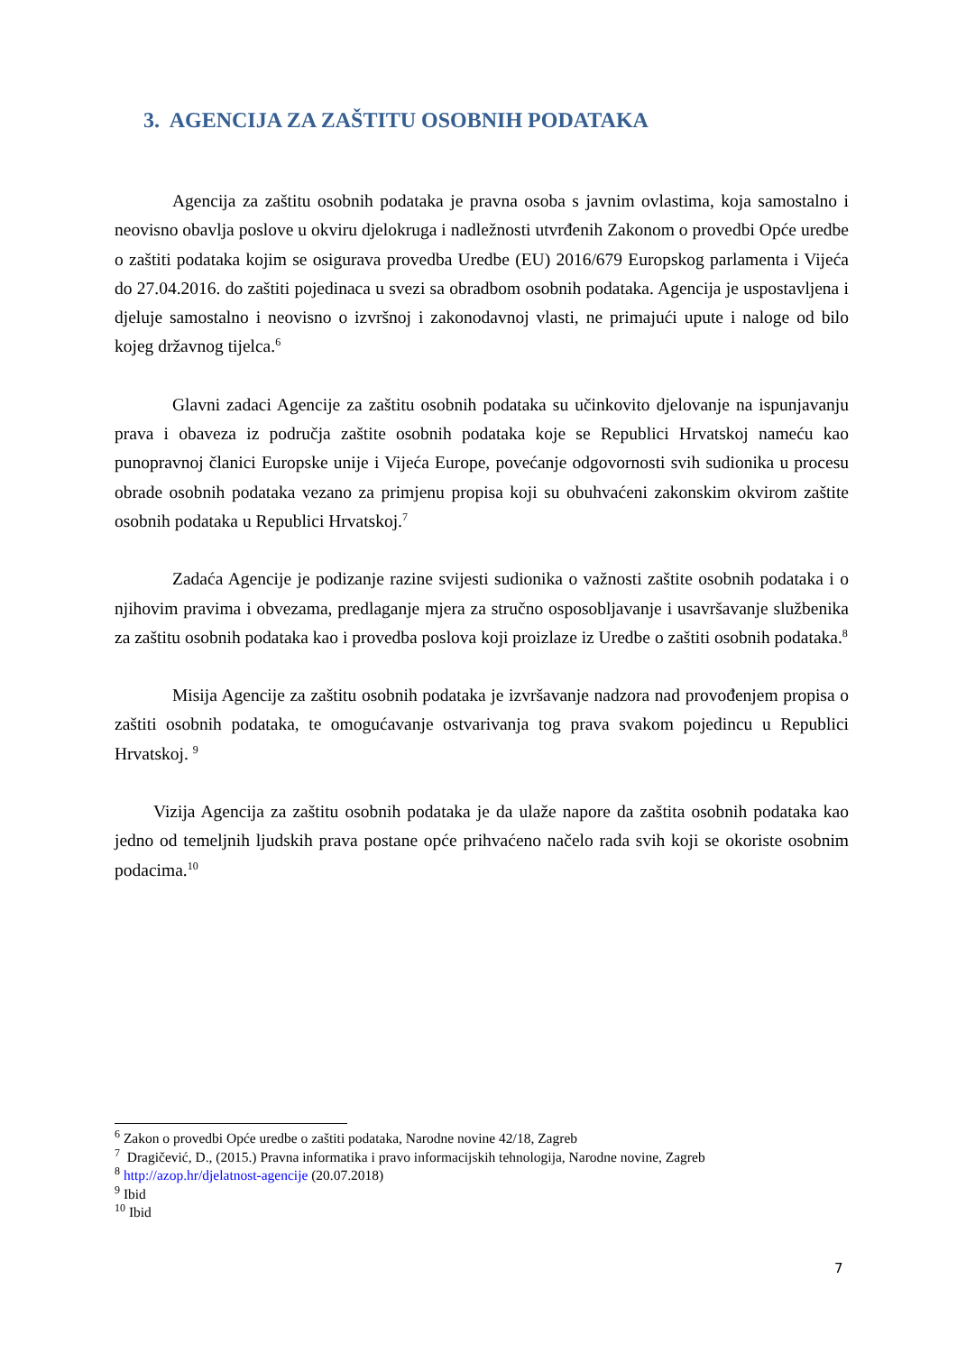3. AGENCIJA ZA ZAŠTITU OSOBNIH PODATAKA
Agencija za zaštitu osobnih podataka je pravna osoba s javnim ovlastima, koja samostalno i neovisno obavlja poslove u okviru djelokruga i nadležnosti utvrđenih Zakonom o provedbi Opće uredbe o zaštiti podataka kojim se osigurava provedba Uredbe (EU) 2016/679 Europskog parlamenta i Vijeća do 27.04.2016. do zaštiti pojedinaca u svezi sa obradbom osobnih podataka. Agencija je uspostavljena i djeluje samostalno i neovisno o izvršnoj i zakonodavnoj vlasti, ne primajući upute i naloge od bilo kojeg državnog tijelca.<sup>6</sup>
Glavni zadaci Agencije za zaštitu osobnih podataka su učinkovito djelovanje na ispunjavanju prava i obaveza iz područja zaštite osobnih podataka koje se Republici Hrvatskoj nameću kao punopravnoj članici Europske unije i Vijeća Europe, povećanje odgovornosti svih sudionika u procesu obrade osobnih podataka vezano za primjenu propisa koji su obuhvaćeni zakonskim okvirom zaštite osobnih podataka u Republici Hrvatskoj.<sup>7</sup>
Zadaća Agencije je podizanje razine svijesti sudionika o važnosti zaštite osobnih podataka i o njihovim pravima i obvezama, predlaganje mjera za stručno osposobljavanje i usavršavanje službenika za zaštitu osobnih podataka kao i provedba poslova koji proizlaze iz Uredbe o zaštiti osobnih podataka.<sup>8</sup>
Misija Agencije za zaštitu osobnih podataka je izvršavanje nadzora nad provođenjem propisa o zaštiti osobnih podataka, te omogućavanje ostvarivanja tog prava svakom pojedincu u Republici Hrvatskoj. <sup>9</sup>
Vizija Agencija za zaštitu osobnih podataka je da ulaže napore da zaštita osobnih podataka kao jedno od temeljnih ljudskih prava postane opće prihvaćeno načelo rada svih koji se okoriste osobnim podacima.<sup>10</sup>
<sup>6</sup> Zakon o provedbi Opće uredbe o zaštiti podataka, Narodne novine 42/18, Zagreb
<sup>7</sup> Dragičević, D., (2015.) Pravna informatika i pravo informacijskih tehnologija, Narodne novine, Zagreb
<sup>8</sup> http://azop.hr/djelatnost-agencije (20.07.2018)
<sup>9</sup> Ibid
<sup>10</sup> Ibid
7